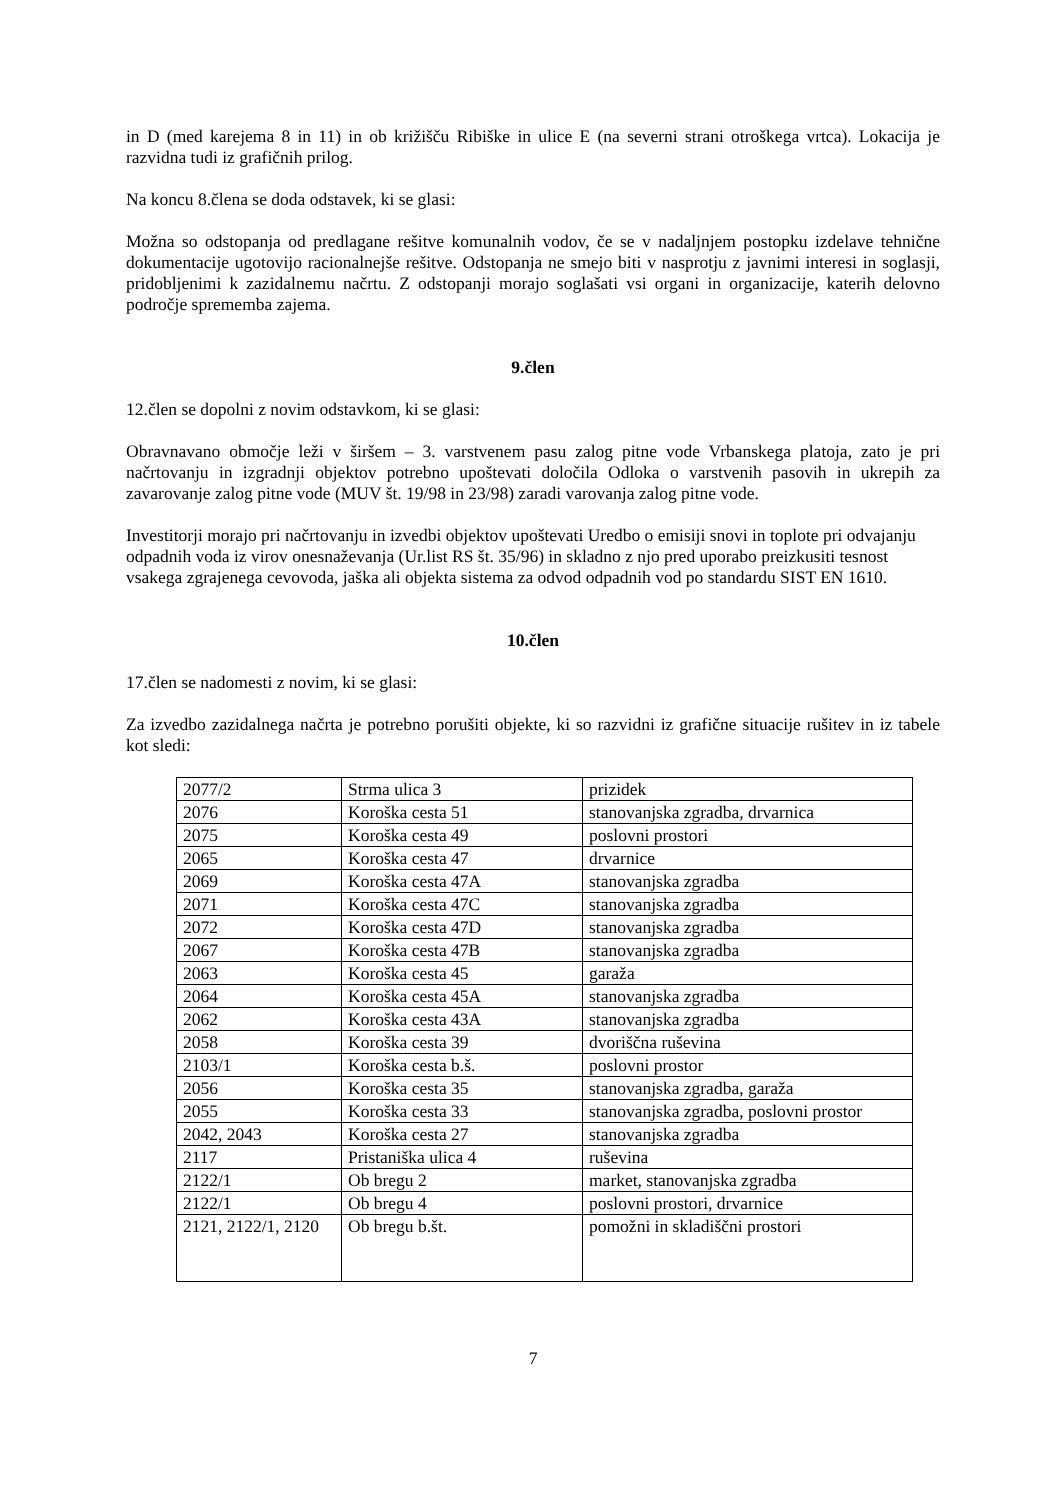in D (med karejema 8 in 11) in ob križišču Ribiške in ulice E (na severni strani otroškega vrtca). Lokacija je razvidna tudi iz grafičnih prilog.
Na koncu 8.člena se doda odstavek, ki se glasi:
Možna so odstopanja od predlagane rešitve komunalnih vodov, če se v nadaljnjem postopku izdelave tehnične dokumentacije ugotovijo racionalnejše rešitve. Odstopanja ne smejo biti v nasprotju z javnimi interesi in soglasji, pridobljenimi k zazidalnemu načrtu. Z odstopanji morajo soglašati vsi organi in organizacije, katerih delovno področje sprememba zajema.
9.člen
12.člen se dopolni z novim odstavkom, ki se glasi:
Obravnavano območje leži v širšem – 3. varstvenem pasu zalog pitne vode Vrbanskega platoja, zato je pri načrtovanju in izgradnji objektov potrebno upoštevati določila Odloka o varstvenih pasovih in ukrepih za zavarovanje zalog pitne vode (MUV št. 19/98 in 23/98) zaradi varovanja zalog pitne vode.
Investitorji morajo pri načrtovanju in izvedbi objektov upoštevati Uredbo o emisiji snovi in toplote pri odvajanju odpadnih voda iz virov onesnaževanja (Ur.list RS št. 35/96) in skladno z njo pred uporabo preizkusiti tesnost vsakega zgrajenega cevovoda, jaška ali objekta sistema za odvod odpadnih vod po standardu SIST EN 1610.
10.člen
17.člen se nadomesti z novim, ki se glasi:
Za izvedbo zazidalnega načrta je potrebno porušiti objekte, ki so razvidni iz grafične situacije rušitev in iz tabele kot sledi:
| 2077/2 | Strma ulica 3 | prizidek |
| 2076 | Koroška cesta 51 | stanovanjska zgradba, drvarnica |
| 2075 | Koroška cesta 49 | poslovni prostori |
| 2065 | Koroška cesta 47 | drvarnice |
| 2069 | Koroška cesta 47A | stanovanjska zgradba |
| 2071 | Koroška cesta 47C | stanovanjska zgradba |
| 2072 | Koroška cesta 47D | stanovanjska zgradba |
| 2067 | Koroška cesta 47B | stanovanjska zgradba |
| 2063 | Koroška cesta 45 | garaža |
| 2064 | Koroška cesta 45A | stanovanjska zgradba |
| 2062 | Koroška cesta 43A | stanovanjska zgradba |
| 2058 | Koroška cesta 39 | dvoriščna ruševina |
| 2103/1 | Koroška cesta b.š. | poslovni prostor |
| 2056 | Koroška cesta 35 | stanovanjska zgradba, garaža |
| 2055 | Koroška cesta 33 | stanovanjska zgradba, poslovni prostor |
| 2042, 2043 | Koroška cesta 27 | stanovanjska zgradba |
| 2117 | Pristaniška ulica 4 | ruševina |
| 2122/1 | Ob bregu 2 | market, stanovanjska zgradba |
| 2122/1 | Ob bregu 4 | poslovni prostori, drvarnice |
| 2121, 2122/1, 2120 | Ob bregu b.št. | pomožni in skladiščni prostori |
7